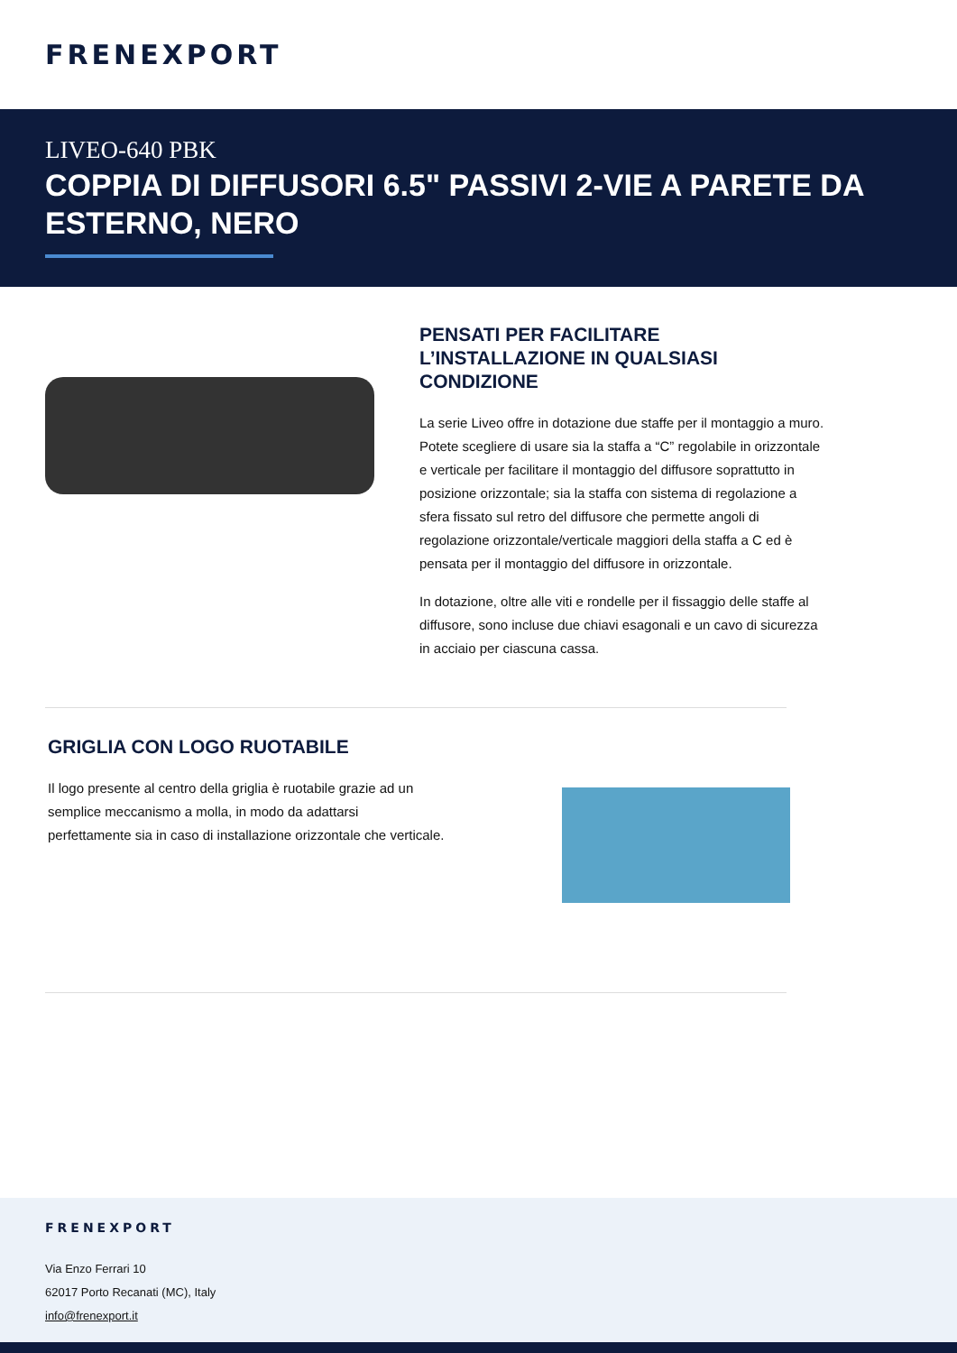FRENEXPORT
LIVEO-640 PBK
COPPIA DI DIFFUSORI 6.5" PASSIVI 2-VIE A PARETE DA ESTERNO, NERO
PENSATI PER FACILITARE L’INSTALLAZIONE IN QUALSIASI CONDIZIONE
La serie Liveo offre in dotazione due staffe per il montaggio a muro. Potete scegliere di usare sia la staffa a “C” regolabile in orizzontale e verticale per facilitare il montaggio del diffusore soprattutto in posizione orizzontale; sia la staffa con sistema di regolazione a sfera fissato sul retro del diffusore che permette angoli di regolazione orizzontale/verticale maggiori della staffa a C ed è pensata per il montaggio del diffusore in orizzontale.
In dotazione, oltre alle viti e rondelle per il fissaggio delle staffe al diffusore, sono incluse due chiavi esagonali e un cavo di sicurezza in acciaio per ciascuna cassa.
GRIGLIA CON LOGO RUOTABILE
Il logo presente al centro della griglia è ruotabile grazie ad un semplice meccanismo a molla, in modo da adattarsi perfettamente sia in caso di installazione orizzontale che verticale.
FRENEXPORT
Via Enzo Ferrari 10
62017 Porto Recanati (MC), Italy
info@frenexport.it